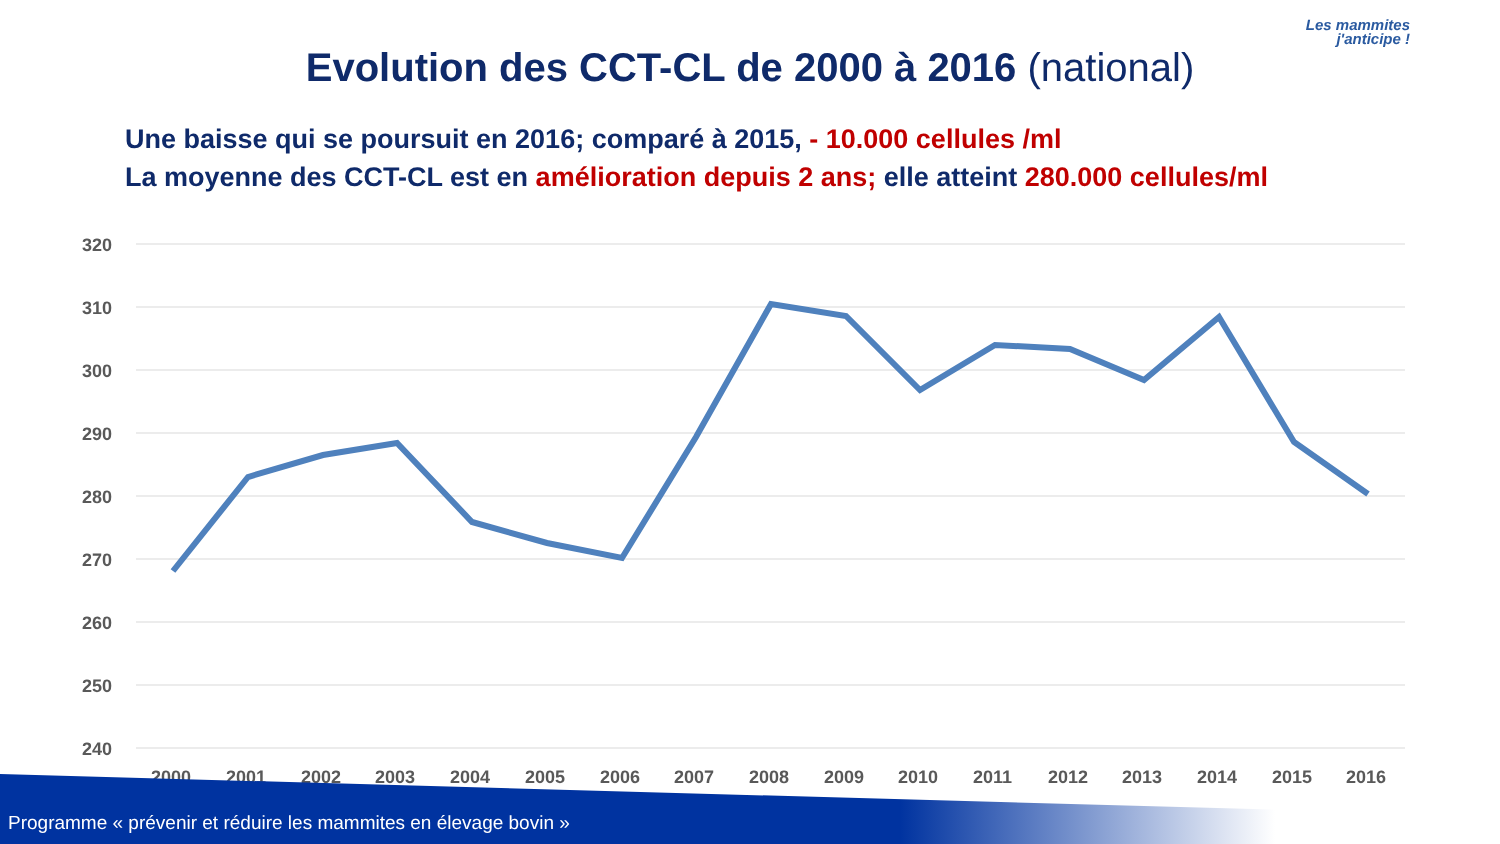Les mammites
j'anticipe !
Evolution des CCT-CL de 2000 à 2016 (national)
Une baisse qui se poursuit en 2016; comparé à 2015, - 10.000 cellules /ml
La moyenne des CCT-CL est en amélioration depuis 2 ans; elle atteint 280.000 cellules/ml
320
310
300
290
280
270
260
250
240
2000
2001
2002
2003
2004
2005
2006
2007
2008
2009
2010
2011
2012
2013
2014
2015
2016
Programme « prévenir et réduire les mammites en élevage bovin »